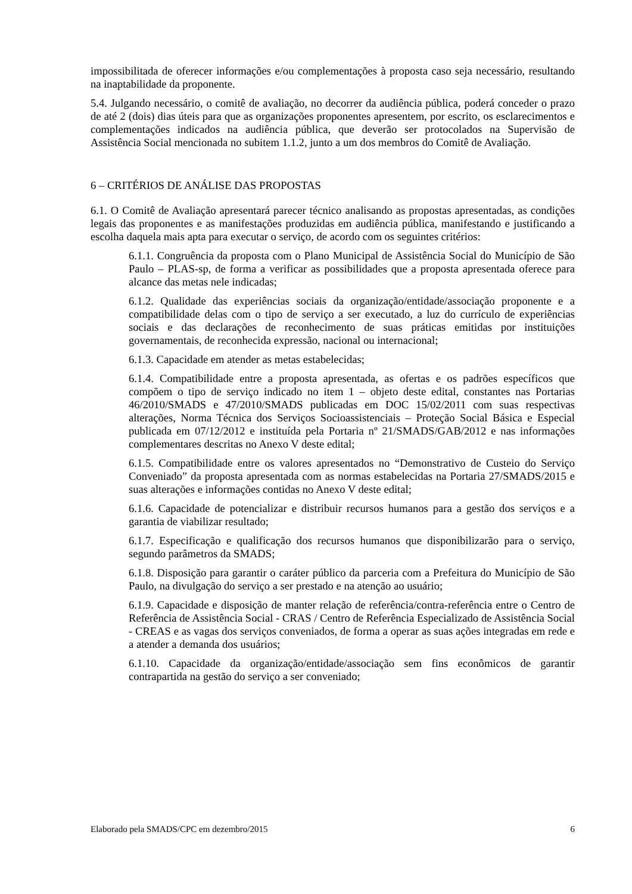impossibilitada de oferecer informações e/ou complementações à proposta caso seja necessário, resultando na inaptabilidade da proponente.
5.4. Julgando necessário, o comitê de avaliação, no decorrer da audiência pública, poderá conceder o prazo de até 2 (dois) dias úteis para que as organizações proponentes apresentem, por escrito, os esclarecimentos e complementações indicados na audiência pública, que deverão ser protocolados na Supervisão de Assistência Social mencionada no subitem 1.1.2, junto a um dos membros do Comitê de Avaliação.
6 – CRITÉRIOS DE ANÁLISE DAS PROPOSTAS
6.1. O Comitê de Avaliação apresentará parecer técnico analisando as propostas apresentadas, as condições legais das proponentes e as manifestações produzidas em audiência pública, manifestando e justificando a escolha daquela mais apta para executar o serviço, de acordo com os seguintes critérios:
6.1.1. Congruência da proposta com o Plano Municipal de Assistência Social do Município de São Paulo – PLAS-sp, de forma a verificar as possibilidades que a proposta apresentada oferece para alcance das metas nele indicadas;
6.1.2. Qualidade das experiências sociais da organização/entidade/associação proponente e a compatibilidade delas com o tipo de serviço a ser executado, a luz do currículo de experiências sociais e das declarações de reconhecimento de suas práticas emitidas por instituições governamentais, de reconhecida expressão, nacional ou internacional;
6.1.3. Capacidade em atender as metas estabelecidas;
6.1.4. Compatibilidade entre a proposta apresentada, as ofertas e os padrões específicos que compõem o tipo de serviço indicado no item 1 – objeto deste edital, constantes nas Portarias 46/2010/SMADS e 47/2010/SMADS publicadas em DOC 15/02/2011 com suas respectivas alterações, Norma Técnica dos Serviços Socioassistenciais – Proteção Social Básica e Especial publicada em 07/12/2012 e instituída pela Portaria nº 21/SMADS/GAB/2012 e nas informações complementares descritas no Anexo V deste edital;
6.1.5. Compatibilidade entre os valores apresentados no “Demonstrativo de Custeio do Serviço Conveniado” da proposta apresentada com as normas estabelecidas na Portaria 27/SMADS/2015 e suas alterações e informações contidas no Anexo V deste edital;
6.1.6. Capacidade de potencializar e distribuir recursos humanos para a gestão dos serviços e a garantia de viabilizar resultado;
6.1.7. Especificação e qualificação dos recursos humanos que disponibilizarão para o serviço, segundo parâmetros da SMADS;
6.1.8. Disposição para garantir o caráter público da parceria com a Prefeitura do Município de São Paulo, na divulgação do serviço a ser prestado e na atenção ao usuário;
6.1.9. Capacidade e disposição de manter relação de referência/contra-referência entre o Centro de Referência de Assistência Social - CRAS / Centro de Referência Especializado de Assistência Social - CREAS e as vagas dos serviços conveniados, de forma a operar as suas ações integradas em rede e a atender a demanda dos usuários;
6.1.10. Capacidade da organização/entidade/associação sem fins econômicos de garantir contrapartida na gestão do serviço a ser conveniado;
Elaborado pela SMADS/CPC em dezembro/2015 6